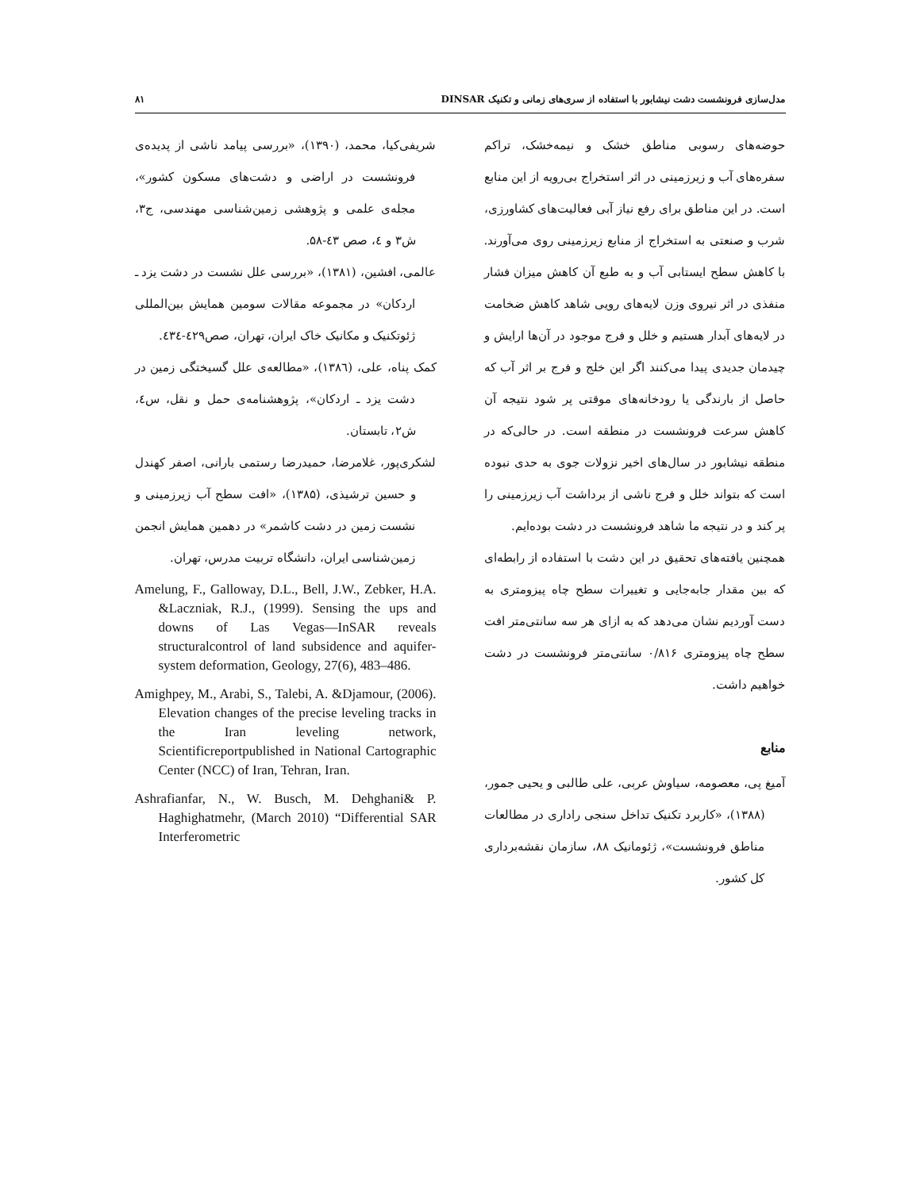مدل‌سازی فرونشست دشت نیشابور با استفاده از سری‌های زمانی و تکنیک DINSAR ۸۱
حوضه‌های رسوبی مناطق خشک و نیمه‌خشک، تراکم سفره‌های آب و زیرزمینی در اثر استخراج بی‌رویه از این منابع است. در این مناطق برای رفع نیاز آبی فعالیت‌های کشاورزی، شرب و صنعتی به استخراج از منابع زیرزمینی روی می‌آورند. با کاهش سطح ایستابی آب و به طبع آن کاهش میزان فشار منفذی در اثر نیروی وزن لایه‌های رویی شاهد کاهش ضخامت در لایه‌های آبدار هستیم و خلل و فرج موجود در آن‌ها ارایش و چیدمان جدیدی پیدا می‌کنند اگر این خلج و فرج بر اثر آب که حاصل از بارندگی یا رودخانه‌های موقتی پر شود نتیجه آن کاهش سرعت فرونشست در منطقه است. در حالی‌که در منطقه نیشابور در سال‌های اخیر نزولات جوی به حدی نبوده است که بتواند خلل و فرج ناشی از برداشت آب زیرزمینی را پر کند و در نتیجه ما شاهد فرونشست در دشت بوده‌ایم.
همچنین یافته‌های تحقیق در این دشت با استفاده از رابطه‌ای که بین مقدار جابه‌جایی و تغییرات سطح چاه پیزومتری به دست آوردیم نشان می‌دهد که به ازای هر سه سانتی‌متر افت سطح چاه پیزومتری ۰/۸۱۶ سانتی‌متر فرونشست در دشت خواهیم داشت.
منابع
آمیغ پی، معصومه، سیاوش عربی، علی طالبی و یحیی جمور، (۱۳۸۸)، «کاربرد تکنیک تداخل سنجی راداری در مطالعات مناطق فرونشست»، ژئومانیک ۸۸، سازمان نقشه‌برداری کل کشور.
شریفی‌کیا، محمد، (۱۳۹۰)، «بررسی پیامد ناشی از پدیده‌ی فرونشست در اراضی و دشت‌های مسکون کشور»، مجله‌ی علمی و پژوهشی زمین‌شناسی مهندسی، ج۳، ش۳ و ٤، صص ٤۳-۵۸.
عالمی، افشین، (۱۳۸۱)، «بررسی علل نشست در دشت یزد ـ اردکان» در مجموعه مقالات سومین همایش بین‌المللی ژئوتکنیک و مکانیک خاک ایران، تهران، صص٤۲۹-٤۳٤.
کمک پناه، علی، (۱۳۸٦)، «مطالعه‌ی علل گسیختگی زمین در دشت یزد ـ اردکان»، پژوهشنامه‌ی حمل و نقل، س٤، ش۲، تابستان.
لشکری‌پور، غلامرضا، حمیدرضا رستمی بارانی، اصفر کهندل و حسین ترشیذی، (۱۳۸۵)، «افت سطح آب زیرزمینی و نشست زمین در دشت کاشمر» در دهمین همایش انجمن زمین‌شناسی ایران، دانشگاه تربیت مدرس، تهران.
Amelung, F., Galloway, D.L., Bell, J.W., Zebker, H.A. &Laczniak, R.J., (1999). Sensing the ups and downs of Las Vegas—InSAR reveals structuralcontrol of land subsidence and aquifer-system deformation, Geology, 27(6), 483–486.
Amighpey, M., Arabi, S., Talebi, A. &Djamour, (2006). Elevation changes of the precise leveling tracks in the Iran leveling network, Scientificreportpublished in National Cartographic Center (NCC) of Iran, Tehran, Iran.
Ashrafianfar, N., W. Busch, M. Dehghani& P. Haghighatmehr, (March 2010) “Differential SAR Interferometric